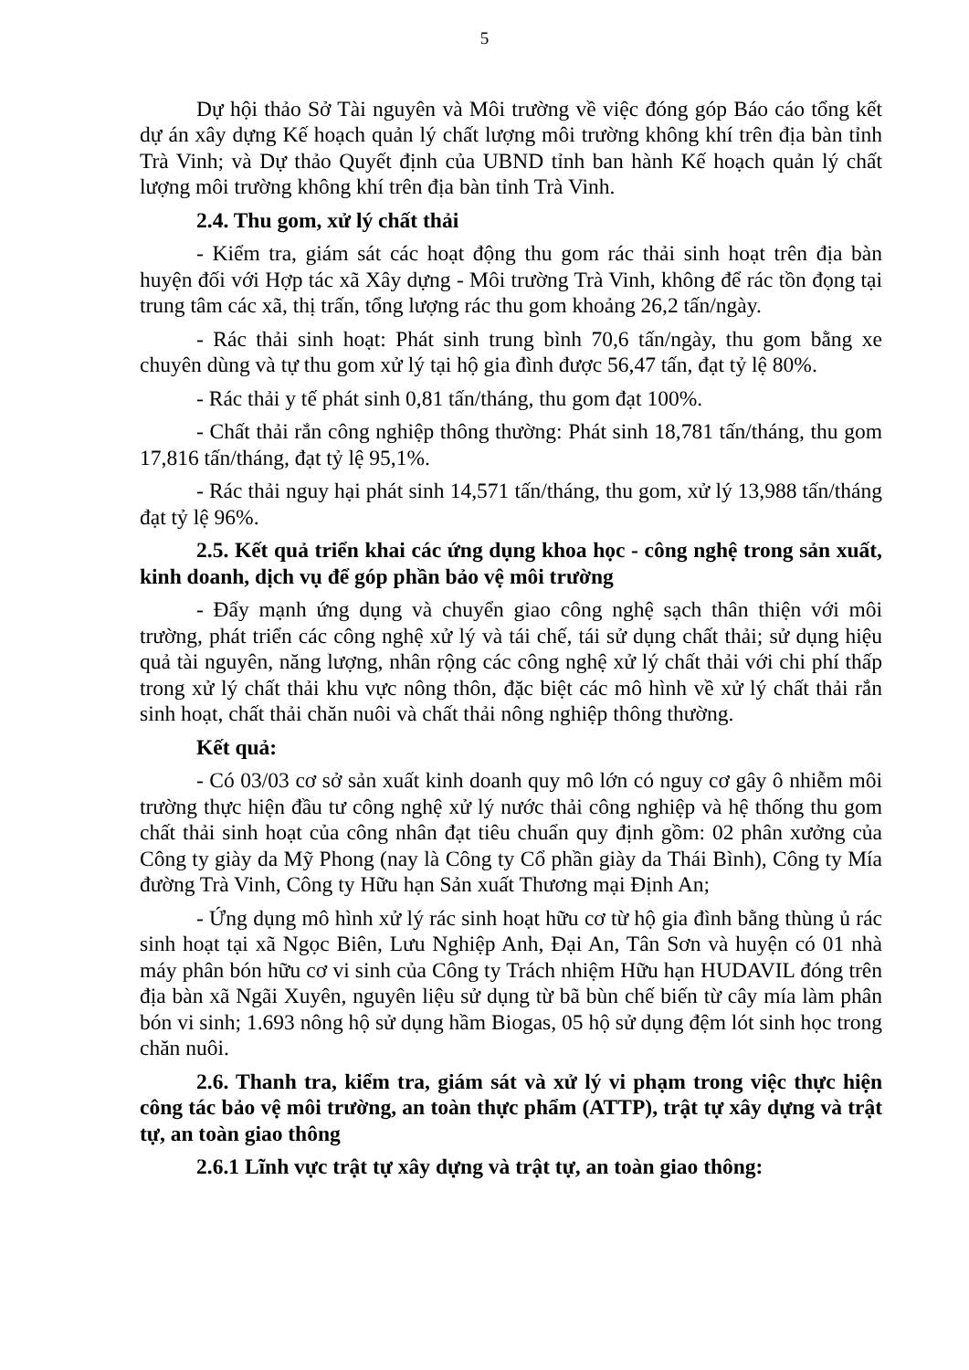5
Dự hội thảo Sở Tài nguyên và Môi trường về việc đóng góp Báo cáo tổng kết dự án xây dựng Kế hoạch quản lý chất lượng môi trường không khí trên địa bàn tỉnh Trà Vinh; và Dự thảo Quyết định của UBND tỉnh ban hành Kế hoạch quản lý chất lượng môi trường không khí trên địa bàn tỉnh Trà Vinh.
2.4. Thu gom, xử lý chất thải
- Kiểm tra, giám sát các hoạt động thu gom rác thải sinh hoạt trên địa bàn huyện đối với Hợp tác xã Xây dựng - Môi trường Trà Vinh, không để rác tồn đọng tại trung tâm các xã, thị trấn, tổng lượng rác thu gom khoảng 26,2 tấn/ngày.
- Rác thải sinh hoạt: Phát sinh trung bình 70,6 tấn/ngày, thu gom bằng xe chuyên dùng và tự thu gom xử lý tại hộ gia đình được 56,47 tấn, đạt tỷ lệ 80%.
- Rác thải y tế phát sinh 0,81 tấn/tháng, thu gom đạt 100%.
- Chất thải rắn công nghiệp thông thường: Phát sinh 18,781 tấn/tháng, thu gom 17,816 tấn/tháng, đạt tỷ lệ 95,1%.
- Rác thải nguy hại phát sinh 14,571 tấn/tháng, thu gom, xử lý 13,988 tấn/tháng đạt tỷ lệ 96%.
2.5. Kết quả triển khai các ứng dụng khoa học - công nghệ trong sản xuất, kinh doanh, dịch vụ để góp phần bảo vệ môi trường
- Đẩy mạnh ứng dụng và chuyển giao công nghệ sạch thân thiện với môi trường, phát triển các công nghệ xử lý và tái chế, tái sử dụng chất thải; sử dụng hiệu quả tài nguyên, năng lượng, nhân rộng các công nghệ xử lý chất thải với chi phí thấp trong xử lý chất thải khu vực nông thôn, đặc biệt các mô hình về xử lý chất thải rắn sinh hoạt, chất thải chăn nuôi và chất thải nông nghiệp thông thường.
Kết quả:
- Có 03/03 cơ sở sản xuất kinh doanh quy mô lớn có nguy cơ gây ô nhiễm môi trường thực hiện đầu tư công nghệ xử lý nước thải công nghiệp và hệ thống thu gom chất thải sinh hoạt của công nhân đạt tiêu chuẩn quy định gồm: 02 phân xưởng của Công ty giày da Mỹ Phong (nay là Công ty Cổ phần giày da Thái Bình), Công ty Mía đường Trà Vinh, Công ty Hữu hạn Sản xuất Thương mại Định An;
- Ứng dụng mô hình xử lý rác sinh hoạt hữu cơ từ hộ gia đình bằng thùng ủ rác sinh hoạt tại xã Ngọc Biên, Lưu Nghiệp Anh, Đại An, Tân Sơn và huyện có 01 nhà máy phân bón hữu cơ vi sinh của Công ty Trách nhiệm Hữu hạn HUDAVIL đóng trên địa bàn xã Ngãi Xuyên, nguyên liệu sử dụng từ bã bùn chế biến từ cây mía làm phân bón vi sinh; 1.693 nông hộ sử dụng hầm Biogas, 05 hộ sử dụng đệm lót sinh học trong chăn nuôi.
2.6. Thanh tra, kiểm tra, giám sát và xử lý vi phạm trong việc thực hiện công tác bảo vệ môi trường, an toàn thực phẩm (ATTP), trật tự xây dựng và trật tự, an toàn giao thông
2.6.1 Lĩnh vực trật tự xây dựng và trật tự, an toàn giao thông: